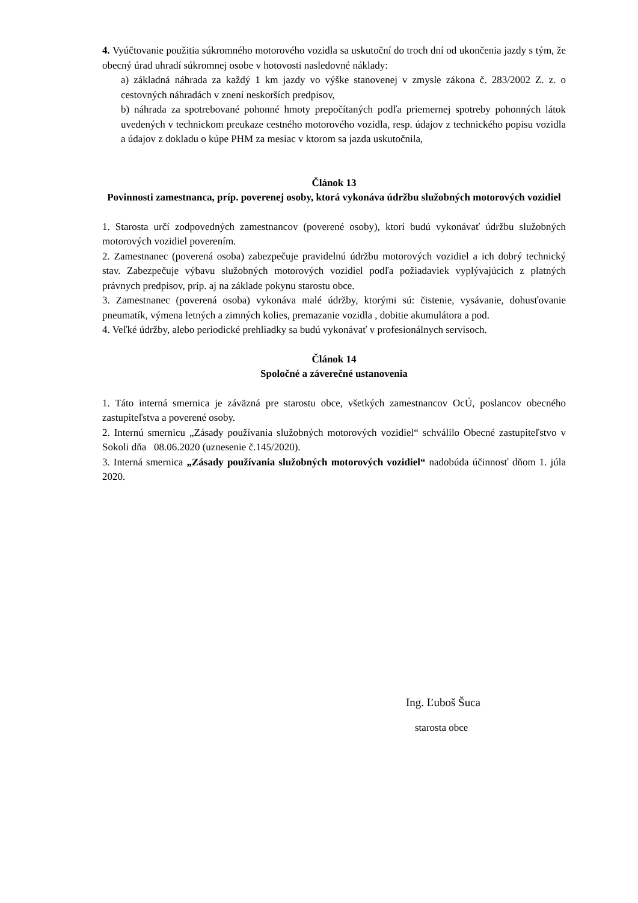4. Vyúčtovanie použitia súkromného motorového vozidla sa uskutoční do troch dní od ukončenia jazdy s tým, že obecný úrad uhradí súkromnej osobe v hotovosti nasledovné náklady:
a) základná náhrada za každý 1 km jazdy vo výške stanovenej v zmysle zákona č. 283/2002 Z. z. o cestovných náhradách v znení neskorších predpisov,
b) náhrada za spotrebované pohonné hmoty prepočítaných podľa priemernej spotreby pohonných látok uvedených v technickom preukaze cestného motorového vozidla, resp. údajov z technického popisu vozidla a údajov z dokladu o kúpe PHM za mesiac v ktorom sa jazda uskutočnila,
Článok 13
Povinnosti zamestnanca, príp. poverenej osoby, ktorá vykonáva údržbu služobných motorových vozidiel
1. Starosta určí zodpovedných zamestnancov (poverené osoby), ktorí budú vykonávať údržbu služobných motorových vozidiel poverením.
2. Zamestnanec (poverená osoba) zabezpečuje pravidelnú údržbu motorových vozidiel a ich dobrý technický stav. Zabezpečuje výbavu služobných motorových vozidiel podľa požiadaviek vyplývajúcich z platných právnych predpisov, príp. aj na základe pokynu starostu obce.
3. Zamestnanec (poverená osoba) vykonáva malé údržby, ktorými sú: čistenie, vysávanie, dohusťovanie pneumatík, výmena letných a zimných kolies, premazanie vozidla , dobitie akumulátora a pod.
4. Veľké údržby, alebo periodické prehliadky sa budú vykonávať v profesionálnych servisoch.
Článok 14
Spoločné a záverečné ustanovenia
1. Táto interná smernica je záväzná pre starostu obce, všetkých zamestnancov OcÚ, poslancov obecného zastupiteľstva a poverené osoby.
2. Internú smernicu „Zásady používania služobných motorových vozidiel“ schválilo Obecné zastupiteľstvo v Sokoli dňa 08.06.2020 (uznesenie č.145/2020).
3. Interná smernica „Zásady používania služobných motorových vozidiel“ nadobúda účinnosť dňom 1. júla 2020.
Ing. Ľuboš Šuca
starosta obce